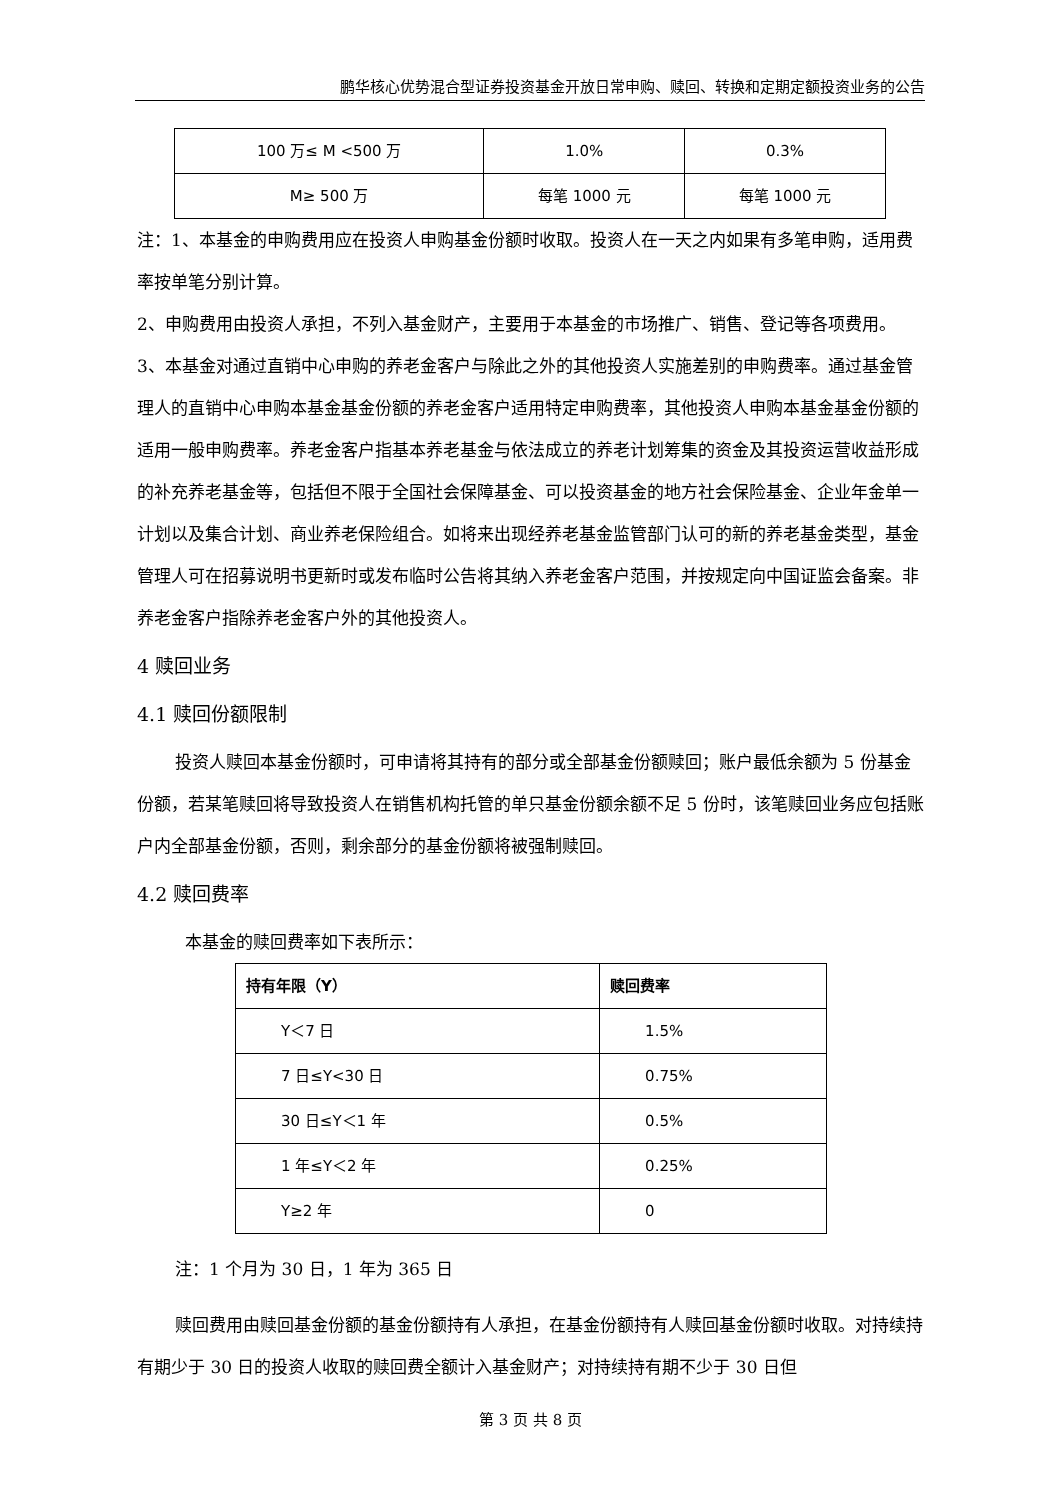鹏华核心优势混合型证券投资基金开放日常申购、赎回、转换和定期定额投资业务的公告
| 100 万≤ M <500 万 | 1.0% | 0.3% |
| M≥ 500 万 | 每笔 1000 元 | 每笔 1000 元 |
注：1、本基金的申购费用应在投资人申购基金份额时收取。投资人在一天之内如果有多笔申购，适用费率按单笔分别计算。
2、申购费用由投资人承担，不列入基金财产，主要用于本基金的市场推广、销售、登记等各项费用。
3、本基金对通过直销中心申购的养老金客户与除此之外的其他投资人实施差别的申购费率。通过基金管理人的直销中心申购本基金基金份额的养老金客户适用特定申购费率，其他投资人申购本基金基金份额的适用一般申购费率。养老金客户指基本养老基金与依法成立的养老计划筹集的资金及其投资运营收益形成的补充养老基金等，包括但不限于全国社会保障基金、可以投资基金的地方社会保险基金、企业年金单一计划以及集合计划、商业养老保险组合。如将来出现经养老基金监管部门认可的新的养老基金类型，基金管理人可在招募说明书更新时或发布临时公告将其纳入养老金客户范围，并按规定向中国证监会备案。非养老金客户指除养老金客户外的其他投资人。
4 赎回业务
4.1 赎回份额限制
投资人赎回本基金份额时，可申请将其持有的部分或全部基金份额赎回；账户最低余额为 5 份基金份额，若某笔赎回将导致投资人在销售机构托管的单只基金份额余额不足 5 份时，该笔赎回业务应包括账户内全部基金份额，否则，剩余部分的基金份额将被强制赎回。
4.2 赎回费率
本基金的赎回费率如下表所示：
| 持有年限（Y） | 赎回费率 |
| --- | --- |
| Y＜7 日 | 1.5% |
| 7 日≤Y<30 日 | 0.75% |
| 30 日≤Y＜1 年 | 0.5% |
| 1 年≤Y＜2 年 | 0.25% |
| Y≥2 年 | 0 |
注：1 个月为 30 日，1 年为 365 日
赎回费用由赎回基金份额的基金份额持有人承担，在基金份额持有人赎回基金份额时收取。对持续持有期少于 30 日的投资人收取的赎回费全额计入基金财产；对持续持有期不少于 30 日但
第 3 页 共 8 页